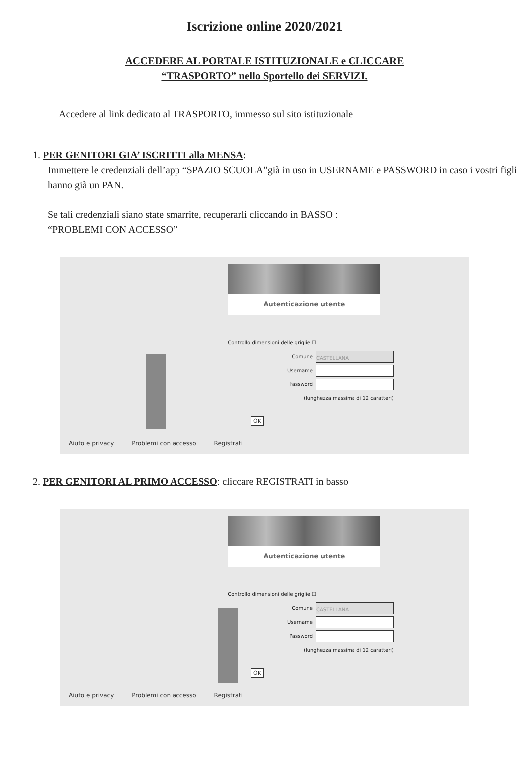Iscrizione online 2020/2021
ACCEDERE AL PORTALE ISTITUZIONALE e CLICCARE
“TRASPORTO” nello Sportello dei SERVIZI.
Accedere al link dedicato al TRASPORTO, immesso sul sito istituzionale
1. PER GENITORI GIA’ ISCRITTI alla MENSA:
Immettere le credenziali dell’app “SPAZIO SCUOLA”già in uso in USERNAME e PASSWORD in caso i vostri figli hanno già un PAN.
Se tali credenziali siano state smarrite, recuperarli cliccando in BASSO :
“PROBLEMI CON ACCESSO”
Autenticazione utente
Controllo dimensioni delle griglie ☐
Comune CASTELLANA
Username
Password
(lunghezza massima di 12 caratteri)
OK
Aiuto e privacy Problemi con accesso Registrati
2. PER GENITORI AL PRIMO ACCESSO: cliccare REGISTRATI in basso
Autenticazione utente
Controllo dimensioni delle griglie ☐
Comune CASTELLANA
Username
Password
(lunghezza massima di 12 caratteri)
OK
Aiuto e privacy Problemi con accesso Registrati